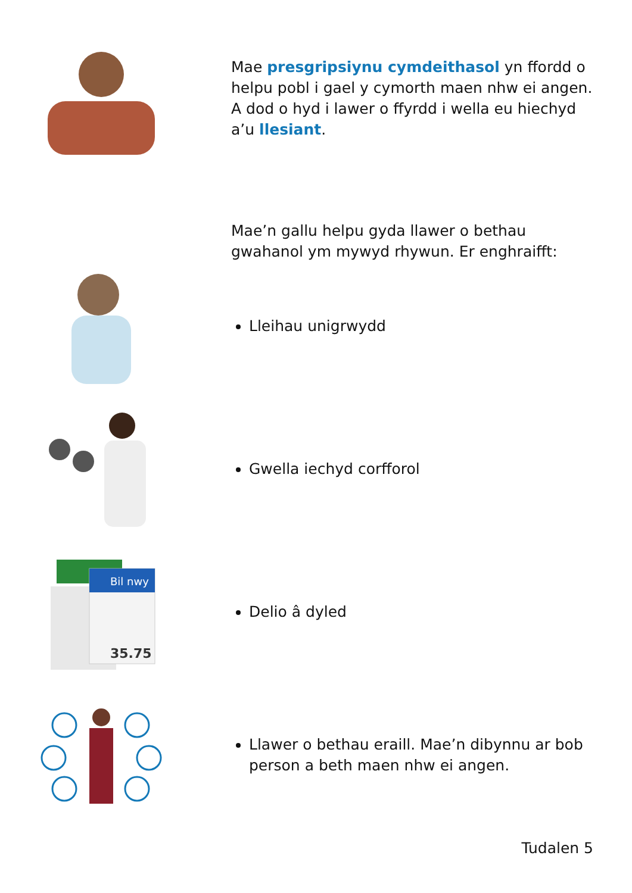Mae presgripsiynu cymdeithasol yn ffordd o helpu pobl i gael y cymorth maen nhw ei angen. A dod o hyd i lawer o ffyrdd i wella eu hiechyd a’u llesiant.
Mae’n gallu helpu gyda llawer o bethau gwahanol ym mywyd rhywun. Er enghraifft:
Lleihau unigrwydd
Gwella iechyd corfforol
Bil nwy
35.75
Delio â dyled
Llawer o bethau eraill. Mae’n dibynnu ar bob person a beth maen nhw ei angen.
Tudalen 5